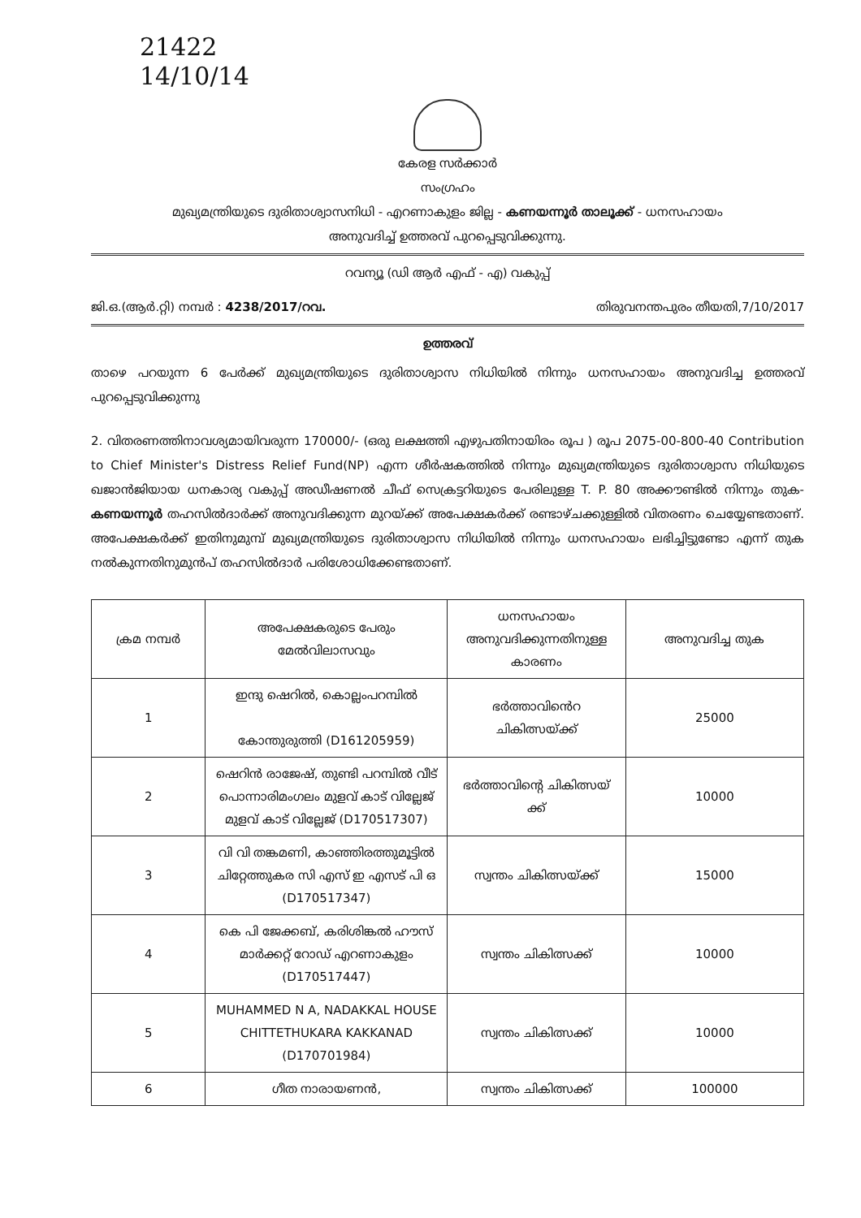21422
14/10/14
കേരള സർക്കാർ
സംഗ്രഹം
മുഖ്യമന്ത്രിയുടെ ദുരിതാശ്വാസനിധി - എറണാകുളം ജില്ല - കണയന്നൂർ താലൂക്ക് - ധനസഹായം
അനുവദിച്ച് ഉത്തരവ് പുറപ്പെടുവിക്കുന്നു.
റവന്യൂ (ഡി ആർ എഫ് - എ) വകുപ്പ്
ജി.ഒ.(ആർ.റ്റി) നമ്പർ : 4238/2017/റവ. തിരുവനന്തപുരം തീയതി,7/10/2017
ഉത്തരവ്
താഴെ പറയുന്ന 6 പേർക്ക് മുഖ്യമന്ത്രിയുടെ ദുരിതാശ്വാസ നിധിയിൽ നിന്നും ധനസഹായം അനുവദിച്ച ഉത്തരവ് പുറപ്പെടുവിക്കുന്നു
2. വിതരണത്തിനാവശ്യമായിവരുന്ന 170000/- (ഒരു ലക്ഷത്തി എഴുപതിനായിരം രൂപ ) രൂപ 2075-00-800-40 Contribution to Chief Minister's Distress Relief Fund(NP) എന്ന ശീർഷകത്തിൽ നിന്നും മുഖ്യമന്ത്രിയുടെ ദുരിതാശ്വാസ നിധിയുടെ ഖജാൻജിയായ ധനകാര്യ വകുപ്പ് അഡീഷണൽ ചീഫ് സെക്രട്ടറിയുടെ പേരിലുള്ള T. P. 80 അക്കൗണ്ടിൽ നിന്നും തുക- കണയന്നൂർ തഹസിൽദാർക്ക് അനുവദിക്കുന്ന മുറയ്ക്ക് അപേക്ഷകർക്ക് രണ്ടാഴ്ചക്കുള്ളിൽ വിതരണം ചെയ്യേണ്ടതാണ്. അപേക്ഷകർക്ക് ഇതിനുമുമ്പ് മുഖ്യമന്ത്രിയുടെ ദുരിതാശ്വാസ നിധിയിൽ നിന്നും ധനസഹായം ലഭിച്ചിട്ടുണ്ടോ എന്ന് തുക നൽകുന്നതിനുമുൻപ് തഹസിൽദാർ പരിശോധിക്കേണ്ടതാണ്.
| ക്രമ നമ്പർ | അപേക്ഷകരുടെ പേരും മേൽവിലാസവും | ധനസഹായം അനുവദിക്കുന്നതിനുള്ള കാരണം | അനുവദിച്ച തുക |
| --- | --- | --- | --- |
| 1 | ഇന്ദു ഷെറിൽ, കൊല്ലംപറമ്പിൽ കോന്തുരുത്തി (D161205959) | ഭർത്താവിൻെറ ചികിത്സയ്ക്ക് | 25000 |
| 2 | ഷെറിൻ രാജേഷ്, തുണ്ടി പറമ്പിൽ വീട് പൊന്നാരിമംഗലം മുളവ് കാട് വില്ലേജ് മുളവ് കാട് വില്ലേജ് (D170517307) | ഭർത്താവിന്റെ ചികിത്സയ് ക്ക് | 10000 |
| 3 | വി വി തങ്കമണി, കാഞ്ഞിരത്തുമൂട്ടിൽ ചിറ്റേത്തുകര സി എസ് ഇ എസട് പി ഒ (D170517347) | സ്വന്തം ചികിത്സയ്ക്ക് | 15000 |
| 4 | കെ പി ജേക്കബ്, കരിശിങ്കൽ ഹൗസ് മാർക്കറ്റ് റോഡ് എറണാകുളം (D170517447) | സ്വന്തം ചികിത്സക്ക് | 10000 |
| 5 | MUHAMMED N A, NADAKKAL HOUSE CHITTETHUKARA KAKKANAD (D170701984) | സ്വന്തം ചികിത്സക്ക് | 10000 |
| 6 | ഗീത നാരായണൻ, | സ്വന്തം ചികിത്സക്ക് | 100000 |